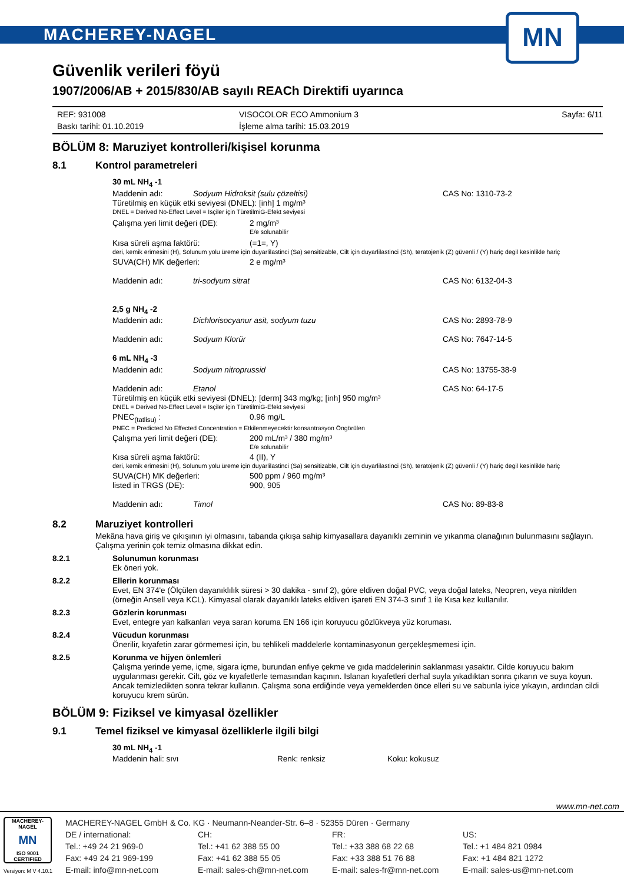MACHEREY-NAGEL
MN
Güvenlik verileri föyü
1907/2006/AB + 2015/830/AB sayılı REACh Direktifi uyarınca
REF: 931008
Baskı tarihi: 01.10.2019
VISOCOLOR ECO Ammonium 3
İşleme alma tarihi: 15.03.2019
Sayfa: 6/11
BÖLÜM 8: Maruziyet kontrolleri/kişisel korunma
8.1 Kontrol parametreleri
30 mL NH<sub>4</sub> -1
Maddenin adı: Sodyum Hidroksit (sulu çözeltisi) CAS No: 1310-73-2
Türetilmiş en küçük etki seviyesi (DNEL): [inh] 1 mg/m³
DNEL = Derived No-Effect Level = Isçiler için TüretilmiG-Efekt seviyesi
Çalışma yeri limit değeri (DE): 2 mg/m³
E/e solunabilir
Kısa süreli aşma faktörü: (=1=, Y)
deri, kemik erimesini (H), Solunum yolu üreme için duyarlilastinci (Sa) sensitizable, Cilt için duyarlilastinci (Sh), teratojenik (Z) güvenli / (Y) hariç degil kesinlikle hariç
SUVA(CH) MK değerleri: 2 e mg/m³
Maddenin adı: tri-sodyum sitrat CAS No: 6132-04-3
2,5 g NH<sub>4</sub> -2
Maddenin adı: Dichlorisocyanur asit, sodyum tuzu CAS No: 2893-78-9
Maddenin adı: Sodyum Klorür CAS No: 7647-14-5
6 mL NH<sub>4</sub> -3
Maddenin adı: Sodyum nitroprussid CAS No: 13755-38-9
Maddenin adı: Etanol CAS No: 64-17-5
Türetilmiş en küçük etki seviyesi (DNEL): [derm] 343 mg/kg; [inh] 950 mg/m³
DNEL = Derived No-Effect Level = Isçiler için TüretilmiG-Efekt seviyesi
PNEC<sub>(tatlisu)</sub> : 0.96 mg/L
PNEC = Predicted No Effected Concentration = Etkilenmeyecektir konsantrasyon Öngörülen
Çalışma yeri limit değeri (DE): 200 mL/m³ / 380 mg/m³
E/e solunabilir
Kısa süreli aşma faktörü: 4 (II), Y
deri, kemik erimesini (H), Solunum yolu üreme için duyarlilastinci (Sa) sensitizable, Cilt için duyarlilastinci (Sh), teratojenik (Z) güvenli / (Y) hariç degil kesinlikle hariç
SUVA(CH) MK değerleri:
listed in TRGS (DE): 500 ppm / 960 mg/m³
900, 905
Maddenin adı: Timol CAS No: 89-83-8
8.2 Maruziyet kontrolleri
Mekâna hava giriş ve çıkışının iyi olmasını, tabanda çıkışa sahip kimyasallara dayanıklı zeminin ve yıkanma olanağının bulunmasını sağlayın. Çalışma yerinin çok temiz olmasına dikkat edin.
8.2.1 Solunumun korunması
Ek öneri yok.
8.2.2 Ellerin korunması
Evet, EN 374'e (Ölçülen dayanıklılık süresi > 30 dakika - sınıf 2), göre eldiven doğal PVC, veya doğal lateks, Neopren, veya nitrilden (örneğin Ansell veya KCL). Kimyasal olarak dayanıklı lateks eldiven işareti EN 374-3 sınıf 1 ile Kısa kez kullanılır.
8.2.3 Gözlerin korunması
Evet, entegre yan kalkanları veya saran koruma EN 166 için koruyucu gözlükveya yüz koruması.
8.2.4 Vücudun korunması
Önerilir, kıyafetin zarar görmemesi için, bu tehlikeli maddelerle kontaminasyonun gerçekleşmemesi için.
8.2.5 Korunma ve hijyen önlemleri
Çalışma yerinde yeme, içme, sigara içme, burundan enfiye çekme ve gıda maddelerinin saklanması yasaktır. Cilde koruyucu bakım uygulanması gerekir. Cilt, göz ve kıyafetlerle temasından kaçının. Islanan kıyafetleri derhal suyla yıkadıktan sonra çıkarın ve suya koyun. Ancak temizledikten sonra tekrar kullanın. Çalışma sona erdiğinde veya yemeklerden önce elleri su ve sabunla iyice yıkayın, ardından cildi koruyucu krem sürün.
BÖLÜM 9: Fiziksel ve kimyasal özellikler
9.1 Temel fiziksel ve kimyasal özelliklerle ilgili bilgi
30 mL NH<sub>4</sub> -1
Maddenin hali: sıvı Renk: renksiz Koku: kokusuz
www.mn-net.com
MACHEREY-NAGEL
MN
ISO 9001 CERTIFIED
Versiyon: M V 4.10.1
MACHEREY-NAGEL GmbH & Co. KG · Neumann-Neander-Str. 6–8 · 52355 Düren · Germany
DE / international:
Tel.: +49 24 21 969-0
Fax: +49 24 21 969-199
E-mail: info@mn-net.com
CH:
Tel.: +41 62 388 55 00
Fax: +41 62 388 55 05
E-mail: sales-ch@mn-net.com
FR:
Tel.: +33 388 68 22 68
Fax: +33 388 51 76 88
E-mail: sales-fr@mn-net.com
US:
Tel.: +1 484 821 0984
Fax: +1 484 821 1272
E-mail: sales-us@mn-net.com